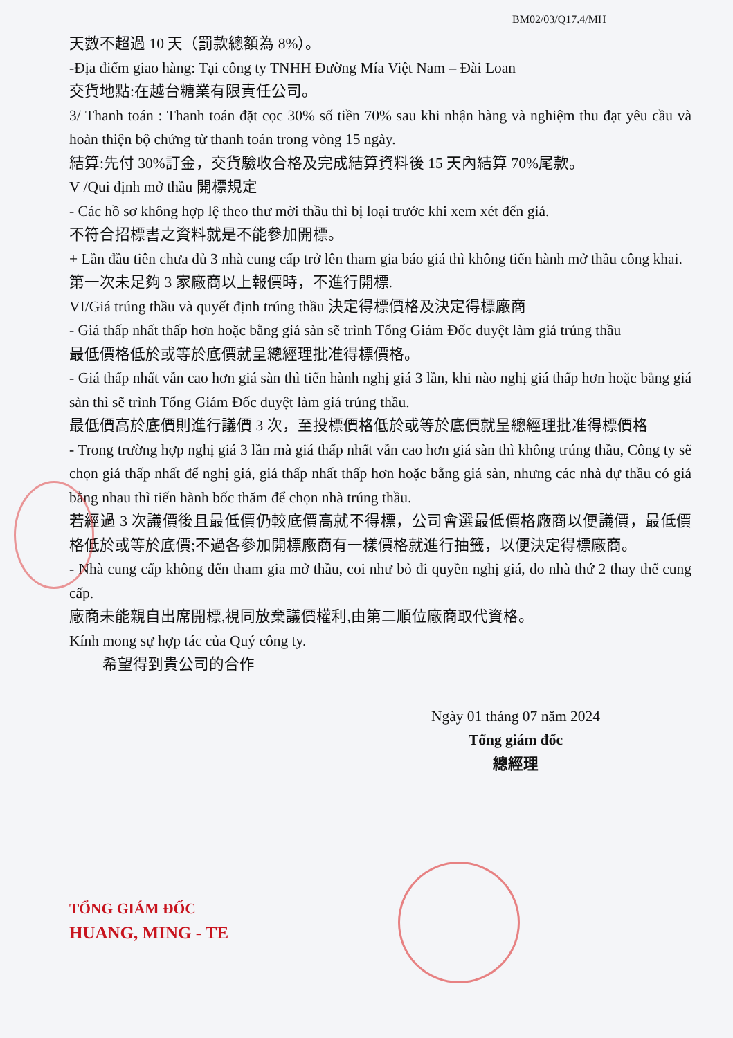BM02/03/Q17.4/MH
天數不超過 10 天（罰款總額為 8%）。
-Địa điểm giao hàng: Tại công ty TNHH Đường Mía Việt Nam – Đài Loan
交貨地點:在越台糖業有限責任公司。
3/ Thanh toán : Thanh toán đặt cọc 30% số tiền 70% sau khi nhận hàng và nghiệm thu đạt yêu cầu và hoàn thiện bộ chứng từ thanh toán trong vòng 15 ngày.
結算:先付 30%訂金，交貨驗收合格及完成結算資料後 15 天內結算 70%尾款。
V /Qui định mở thầu 開標規定
- Các hồ sơ không hợp lệ theo thư mời thầu thì bị loại trước khi xem xét đến giá.
不符合招標書之資料就是不能參加開標。
+ Lần đầu tiên chưa đủ 3 nhà cung cấp trở lên tham gia báo giá thì không tiến hành mở thầu công khai.
第一次未足夠 3 家廠商以上報價時，不進行開標.
VI/Giá trúng thầu và quyết định trúng thầu 決定得標價格及決定得標廠商
- Giá thấp nhất thấp hơn hoặc bằng giá sàn sẽ trình Tổng Giám Đốc duyệt làm giá trúng thầu
最低價格低於或等於底價就呈總經理批准得標價格。
- Giá thấp nhất vẫn cao hơn giá sàn thì tiến hành nghị giá 3 lần, khi nào nghị giá thấp hơn hoặc bằng giá sàn thì sẽ trình Tổng Giám Đốc duyệt làm giá trúng thầu.
最低價高於底價則進行議價 3 次，至投標價格低於或等於底價就呈總經理批准得標價格
- Trong trường hợp nghị giá 3 lần mà giá thấp nhất vẫn cao hơn giá sàn thì không trúng thầu, Công ty sẽ chọn giá thấp nhất để nghị giá, giá thấp nhất thấp hơn hoặc bằng giá sàn, nhưng các nhà dự thầu có giá bằng nhau thì tiến hành bốc thăm để chọn nhà trúng thầu.
若經過 3 次議價後且最低價仍較底價高就不得標，公司會選最低價格廠商以便議價，最低價格低於或等於底價;不過各參加開標廠商有一樣價格就進行抽籤，以便決定得標廠商。
- Nhà cung cấp không đến tham gia mở thầu, coi như bỏ đi quyền nghị giá, do nhà thứ 2 thay thế cung cấp.
廠商未能親自出席開標,視同放棄議價權利,由第二順位廠商取代資格。
Kính mong sự hợp tác của Quý công ty.
希望得到貴公司的合作
Ngày 01 tháng 07 năm 2024
Tổng giám đốc
總經理
TỔNG GIÁM ĐỐC
HUANG, MING - TE